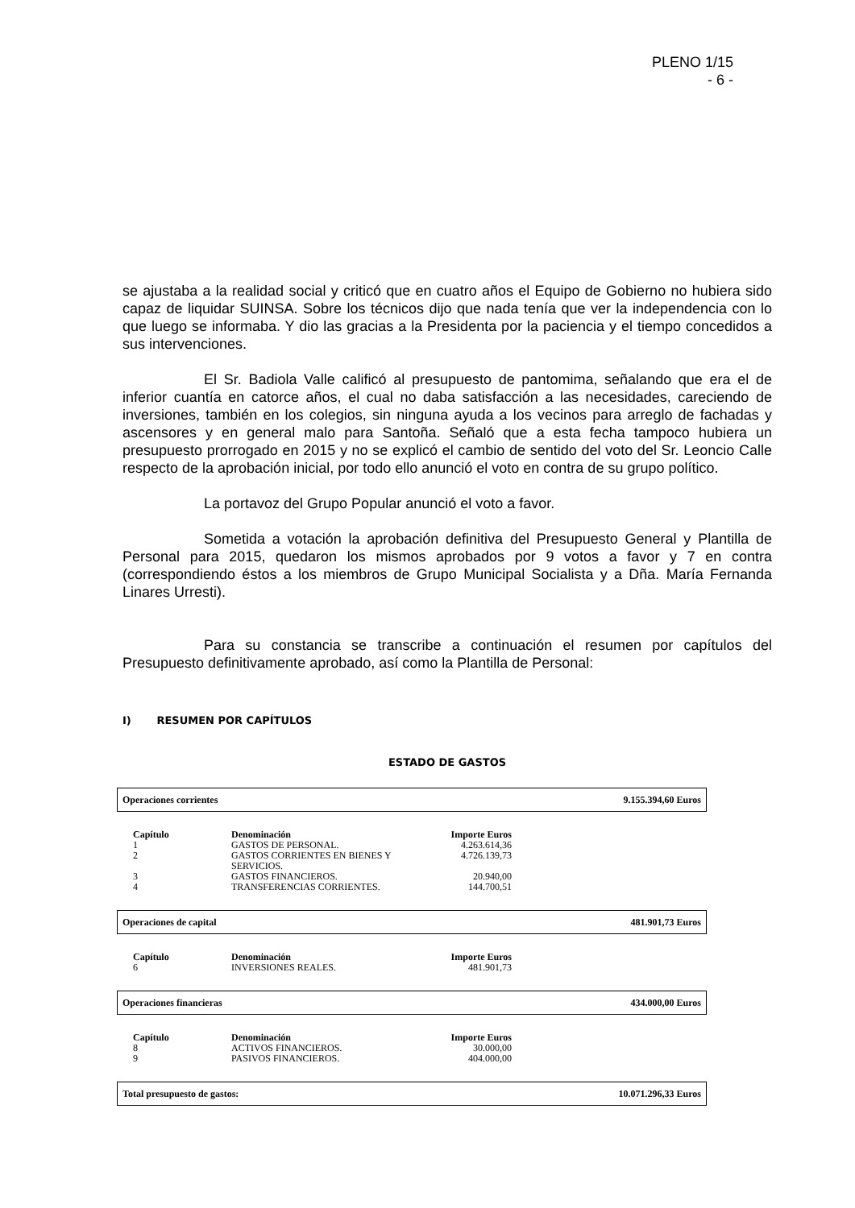PLENO 1/15
- 6 -
se ajustaba a la realidad social y criticó que en cuatro años el Equipo de Gobierno no hubiera sido capaz de liquidar SUINSA. Sobre los técnicos dijo que nada tenía que ver la independencia con lo que luego se informaba. Y dio las gracias a la Presidenta por la paciencia y el tiempo concedidos a sus intervenciones.
El Sr. Badiola Valle calificó al presupuesto de pantomima, señalando que era el de inferior cuantía en catorce años, el cual no daba satisfacción a las necesidades, careciendo de inversiones, también en los colegios, sin ninguna ayuda a los vecinos para arreglo de fachadas y ascensores y en general malo para Santoña. Señaló que a esta fecha tampoco hubiera un presupuesto prorrogado en 2015 y no se explicó el cambio de sentido del voto del Sr. Leoncio Calle respecto de la aprobación inicial, por todo ello anunció el voto en contra de su grupo político.
La portavoz del Grupo Popular anunció el voto a favor.
Sometida a votación la aprobación definitiva del Presupuesto General y Plantilla de Personal para 2015, quedaron los mismos aprobados por 9 votos a favor y 7 en contra (correspondiendo éstos a los miembros de Grupo Municipal Socialista y a Dña. María Fernanda Linares Urresti).
Para su constancia se transcribe a continuación el resumen por capítulos del Presupuesto definitivamente aprobado, así como la Plantilla de Personal:
I) RESUMEN POR CAPÍTULOS
ESTADO DE GASTOS
Operaciones corrientes 9.155.394,60 Euros
| Capítulo | Denominación | Importe Euros |
| --- | --- | --- |
| 1 | GASTOS DE PERSONAL. | 4.263.614,36 |
| 2 | GASTOS CORRIENTES EN BIENES Y SERVICIOS. | 4.726.139,73 |
| 3 | GASTOS FINANCIEROS. | 20.940,00 |
| 4 | TRANSFERENCIAS CORRIENTES. | 144.700,51 |
Operaciones de capital 481.901,73 Euros
| Capítulo | Denominación | Importe Euros |
| --- | --- | --- |
| 6 | INVERSIONES REALES. | 481.901,73 |
Operaciones financieras 434.000,00 Euros
| Capítulo | Denominación | Importe Euros |
| --- | --- | --- |
| 8 | ACTIVOS FINANCIEROS. | 30.000,00 |
| 9 | PASIVOS FINANCIEROS. | 404.000,00 |
Total presupuesto de gastos: 10.071.296,33 Euros